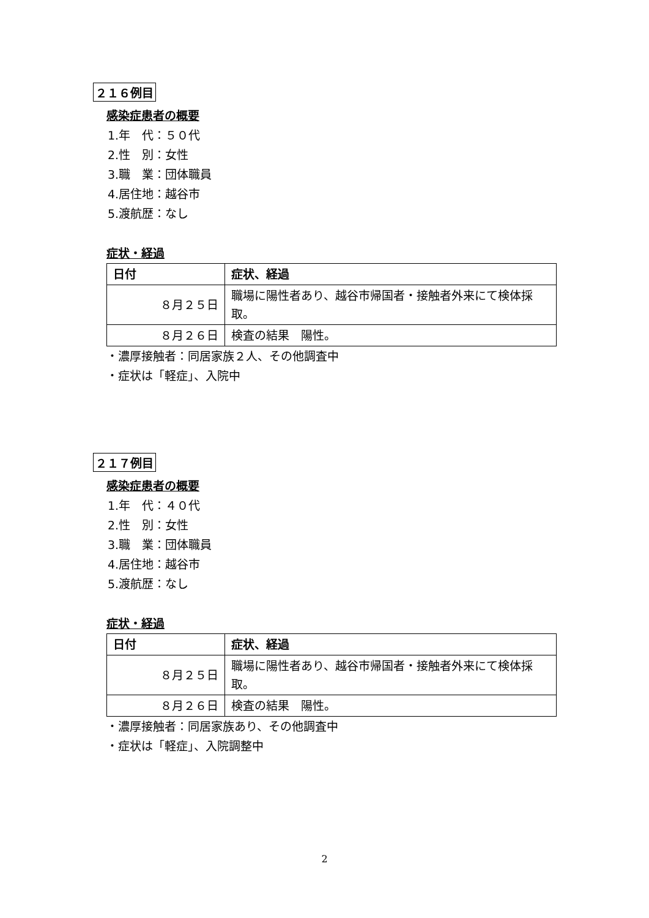２１６例目
感染症患者の概要
1.年　代：５０代
2.性　別：女性
3.職　業：団体職員
4.居住地：越谷市
5.渡航歴：なし
症状・経過
| 日付 | 症状、経過 |
| --- | --- |
| ８月２５日 | 職場に陽性者あり、越谷市帰国者・接触者外来にて検体採取。 |
| ８月２６日 | 検査の結果 陽性。 |
・濃厚接触者：同居家族２人、その他調査中
・症状は「軽症」、入院中
２１７例目
感染症患者の概要
1.年　代：４０代
2.性　別：女性
3.職　業：団体職員
4.居住地：越谷市
5.渡航歴：なし
症状・経過
| 日付 | 症状、経過 |
| --- | --- |
| ８月２５日 | 職場に陽性者あり、越谷市帰国者・接触者外来にて検体採取。 |
| ８月２６日 | 検査の結果 陽性。 |
・濃厚接触者：同居家族あり、その他調査中
・症状は「軽症」、入院調整中
2